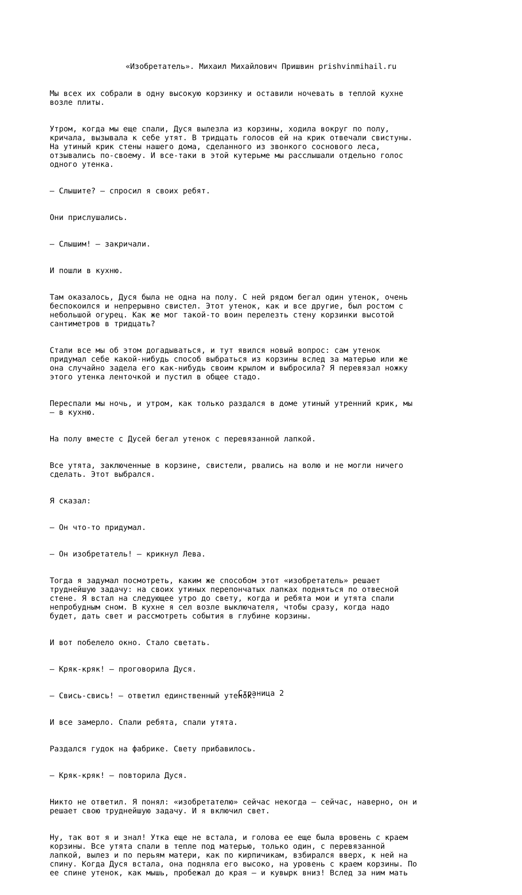«Изобретатель». Михаил Михайлович Пришвин prishvinmihail.ru
Мы всех их собрали в одну высокую корзинку и оставили ночевать в теплой кухне возле плиты.
Утром, когда мы еще спали, Дуся вылезла из корзины, ходила вокруг по полу, кричала, вызывала к себе утят. В тридцать голосов ей на крик отвечали свистуны. На утиный крик стены нашего дома, сделанного из звонкого соснового леса, отзывались по-своему. И все-таки в этой кутерьме мы расслышали отдельно голос одного утенка.
– Слышите? – спросил я своих ребят.
Они прислушались.
– Слышим! – закричали.
И пошли в кухню.
Там оказалось, Дуся была не одна на полу. С ней рядом бегал один утенок, очень беспокоился и непрерывно свистел. Этот утенок, как и все другие, был ростом с небольшой огурец. Как же мог такой-то воин перелезть стену корзинки высотой сантиметров в тридцать?
Стали все мы об этом догадываться, и тут явился новый вопрос: сам утенок придумал себе какой-нибудь способ выбраться из корзины вслед за матерью или же она случайно задела его как-нибудь своим крылом и выбросила? Я перевязал ножку этого утенка ленточкой и пустил в общее стадо.
Переспали мы ночь, и утром, как только раздался в доме утиный утренний крик, мы – в кухню.
На полу вместе с Дусей бегал утенок с перевязанной лапкой.
Все утята, заключенные в корзине, свистели, рвались на волю и не могли ничего сделать. Этот выбрался.
Я сказал:
– Он что-то придумал.
– Он изобретатель! – крикнул Лева.
Тогда я задумал посмотреть, каким же способом этот «изобретатель» решает труднейшую задачу: на своих утиных перепончатых лапках подняться по отвесной стене. Я встал на следующее утро до свету, когда и ребята мои и утята спали непробудным сном. В кухне я сел возле выключателя, чтобы сразу, когда надо будет, дать свет и рассмотреть события в глубине корзины.
И вот побелело окно. Стало светать.
– Кряк-кряк! – проговорила Дуся.
– Свись-свись! – ответил единственный утенок.
И все замерло. Спали ребята, спали утята.
Раздался гудок на фабрике. Свету прибавилось.
– Кряк-кряк! – повторила Дуся.
Никто не ответил. Я понял: «изобретателю» сейчас некогда – сейчас, наверно, он и решает свою труднейшую задачу. И я включил свет.
Ну, так вот я и знал! Утка еще не встала, и голова ее еще была вровень с краем корзины. Все утята спали в тепле под матерью, только один, с перевязанной лапкой, вылез и по перьям матери, как по кирпичикам, взбирался вверх, к ней на спину. Когда Дуся встала, она подняла его высоко, на уровень с краем корзины. По ее спине утенок, как мышь, пробежал до края – и кувырк вниз! Вслед за ним мать
Страница 2